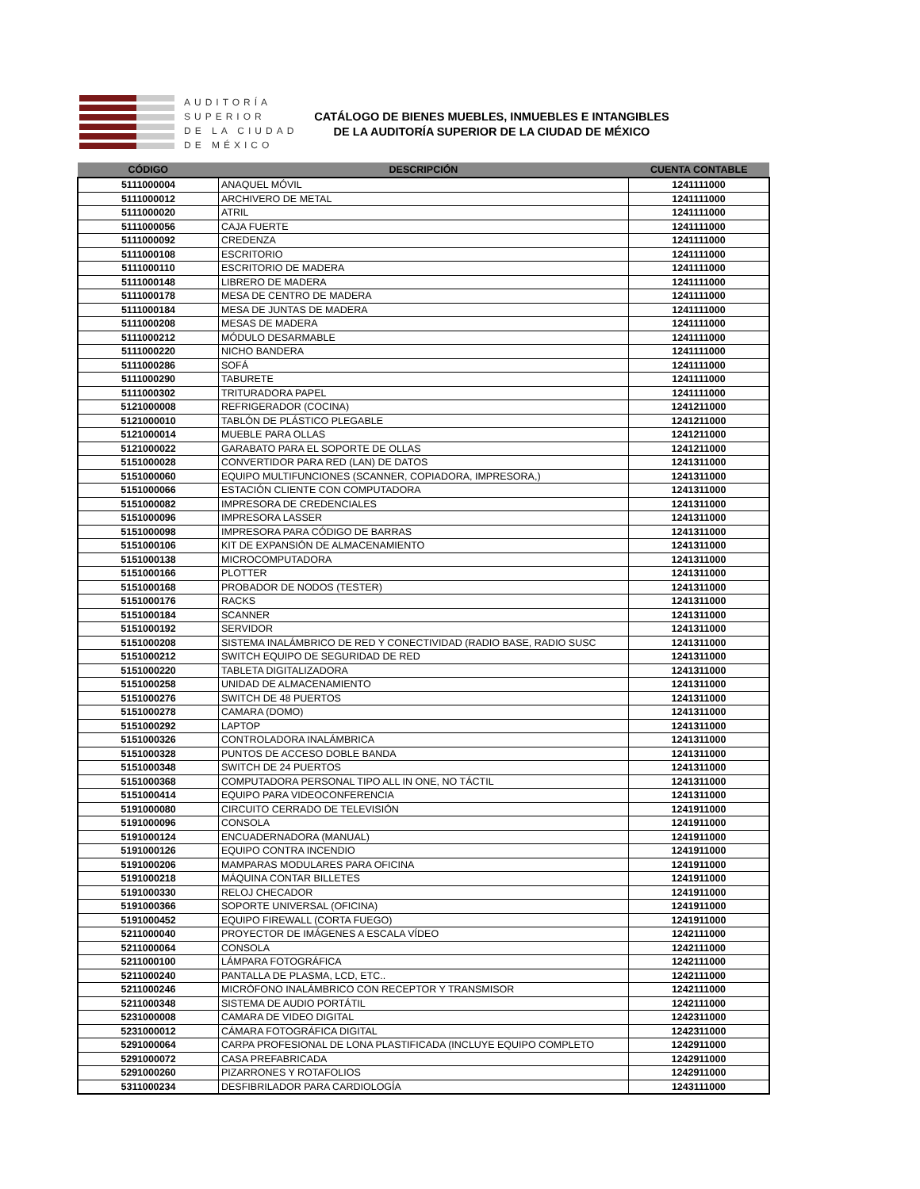AUDITORÍA
SUPERIOR
DE LA CIUDAD
DE MÉXICO
CATÁLOGO DE BIENES MUEBLES, INMUEBLES E INTANGIBLES
DE LA AUDITORÍA SUPERIOR DE LA CIUDAD DE MÉXICO
| CÓDIGO | DESCRIPCIÓN | CUENTA CONTABLE |
| --- | --- | --- |
| 5111000004 | ANAQUEL MÓVIL | 1241111000 |
| 5111000012 | ARCHIVERO DE METAL | 1241111000 |
| 5111000020 | ATRIL | 1241111000 |
| 5111000056 | CAJA FUERTE | 1241111000 |
| 5111000092 | CREDENZA | 1241111000 |
| 5111000108 | ESCRITORIO | 1241111000 |
| 5111000110 | ESCRITORIO DE MADERA | 1241111000 |
| 5111000148 | LIBRERO DE MADERA | 1241111000 |
| 5111000178 | MESA DE CENTRO DE MADERA | 1241111000 |
| 5111000184 | MESA DE JUNTAS DE MADERA | 1241111000 |
| 5111000208 | MESAS DE MADERA | 1241111000 |
| 5111000212 | MÓDULO DESARMABLE | 1241111000 |
| 5111000220 | NICHO BANDERA | 1241111000 |
| 5111000286 | SOFÁ | 1241111000 |
| 5111000290 | TABURETE | 1241111000 |
| 5111000302 | TRITURADORA PAPEL | 1241111000 |
| 5121000008 | REFRIGERADOR (COCINA) | 1241211000 |
| 5121000010 | TABLÓN DE PLÁSTICO PLEGABLE | 1241211000 |
| 5121000014 | MUEBLE PARA OLLAS | 1241211000 |
| 5121000022 | GARABATO PARA EL SOPORTE DE OLLAS | 1241211000 |
| 5151000028 | CONVERTIDOR PARA RED (LAN) DE DATOS | 1241311000 |
| 5151000060 | EQUIPO MULTIFUNCIONES (SCANNER, COPIADORA, IMPRESORA,) | 1241311000 |
| 5151000066 | ESTACIÓN CLIENTE CON COMPUTADORA | 1241311000 |
| 5151000082 | IMPRESORA DE CREDENCIALES | 1241311000 |
| 5151000096 | IMPRESORA LASSER | 1241311000 |
| 5151000098 | IMPRESORA PARA CÓDIGO DE BARRAS | 1241311000 |
| 5151000106 | KIT DE EXPANSIÓN DE ALMACENAMIENTO | 1241311000 |
| 5151000138 | MICROCOMPUTADORA | 1241311000 |
| 5151000166 | PLOTTER | 1241311000 |
| 5151000168 | PROBADOR DE NODOS (TESTER) | 1241311000 |
| 5151000176 | RACKS | 1241311000 |
| 5151000184 | SCANNER | 1241311000 |
| 5151000192 | SERVIDOR | 1241311000 |
| 5151000208 | SISTEMA INALÁMBRICO DE RED Y CONECTIVIDAD (RADIO BASE, RADIO SUSC | 1241311000 |
| 5151000212 | SWITCH EQUIPO DE SEGURIDAD DE RED | 1241311000 |
| 5151000220 | TABLETA DIGITALIZADORA | 1241311000 |
| 5151000258 | UNIDAD DE ALMACENAMIENTO | 1241311000 |
| 5151000276 | SWITCH DE 48 PUERTOS | 1241311000 |
| 5151000278 | CAMARA (DOMO) | 1241311000 |
| 5151000292 | LAPTOP | 1241311000 |
| 5151000326 | CONTROLADORA INALÁMBRICA | 1241311000 |
| 5151000328 | PUNTOS DE ACCESO DOBLE BANDA | 1241311000 |
| 5151000348 | SWITCH DE 24 PUERTOS | 1241311000 |
| 5151000368 | COMPUTADORA PERSONAL TIPO ALL IN ONE, NO TÁCTIL | 1241311000 |
| 5151000414 | EQUIPO PARA VIDEOCONFERENCIA | 1241311000 |
| 5191000080 | CIRCUITO CERRADO DE TELEVISIÓN | 1241911000 |
| 5191000096 | CONSOLA | 1241911000 |
| 5191000124 | ENCUADERNADORA (MANUAL) | 1241911000 |
| 5191000126 | EQUIPO CONTRA INCENDIO | 1241911000 |
| 5191000206 | MAMPARAS MODULARES PARA OFICINA | 1241911000 |
| 5191000218 | MÁQUINA CONTAR BILLETES | 1241911000 |
| 5191000330 | RELOJ CHECADOR | 1241911000 |
| 5191000366 | SOPORTE UNIVERSAL (OFICINA) | 1241911000 |
| 5191000452 | EQUIPO FIREWALL (CORTA FUEGO) | 1241911000 |
| 5211000040 | PROYECTOR DE IMÁGENES A ESCALA VÍDEO | 1242111000 |
| 5211000064 | CONSOLA | 1242111000 |
| 5211000100 | LÁMPARA FOTOGRÁFICA | 1242111000 |
| 5211000240 | PANTALLA DE PLASMA, LCD, ETC.. | 1242111000 |
| 5211000246 | MICRÓFONO INALÁMBRICO CON RECEPTOR Y TRANSMISOR | 1242111000 |
| 5211000348 | SISTEMA DE AUDIO PORTÁTIL | 1242111000 |
| 5231000008 | CAMARA DE VIDEO DIGITAL | 1242311000 |
| 5231000012 | CÁMARA FOTOGRÁFICA DIGITAL | 1242311000 |
| 5291000064 | CARPA PROFESIONAL DE LONA PLASTIFICADA (INCLUYE EQUIPO COMPLETO | 1242911000 |
| 5291000072 | CASA PREFABRICADA | 1242911000 |
| 5291000260 | PIZARRONES Y ROTAFOLIOS | 1242911000 |
| 5311000234 | DESFIBRILADOR PARA CARDIOLOGÍA | 1243111000 |